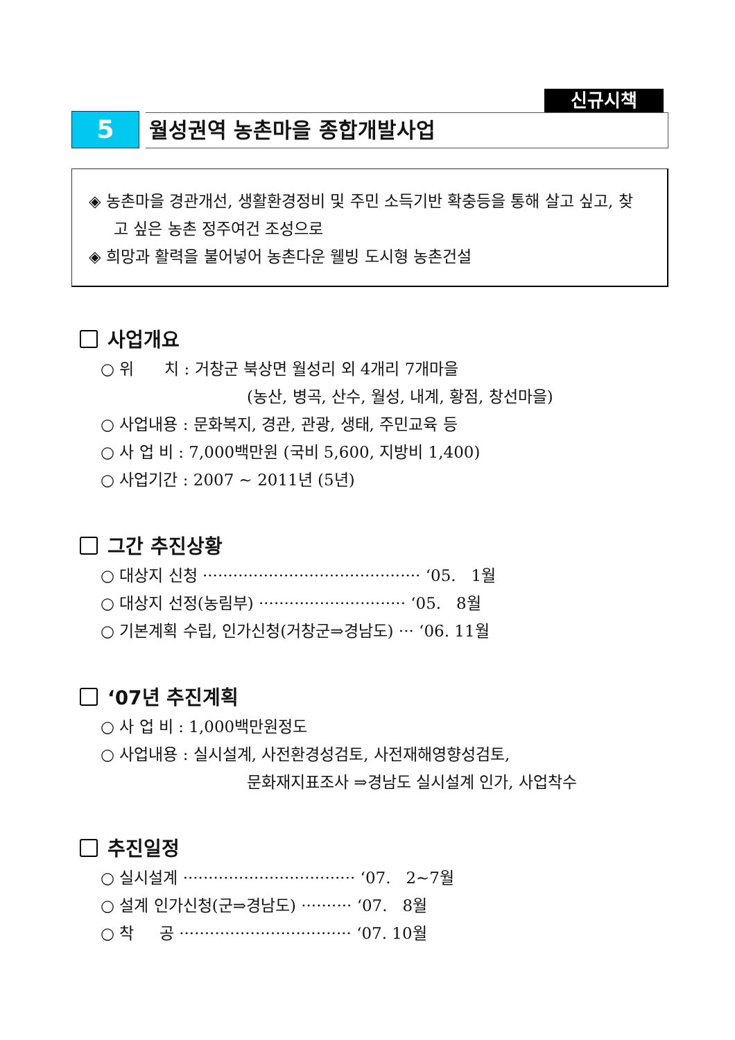신규시책
5
월성권역 농촌마을 종합개발사업
◈ 농촌마을 경관개선, 생활환경정비 및 주민 소득기반 확충등을 통해 살고 싶고, 찾고 싶은 농촌 정주여건 조성으로
◈ 희망과 활력을 불어넣어 농촌다운 웰빙 도시형 농촌건설
사업개요
○ 위 치 : 거창군 북상면 월성리 외 4개리 7개마을
(농산, 병곡, 산수, 월성, 내계, 황점, 창선마을)
○ 사업내용 : 문화복지, 경관, 관광, 생태, 주민교육 등
○ 사 업 비 : 7,000백만원 (국비 5,600, 지방비 1,400)
○ 사업기간 : 2007 ~ 2011년 (5년)
그간 추진상황
○ 대상지 신청 ··········································· ‘05. 1월
○ 대상지 선정(농림부) ····························· ‘05. 8월
○ 기본계획 수립, 인가신청(거창군⇒경남도) ··· ‘06. 11월
‘07년 추진계획
○ 사 업 비 : 1,000백만원정도
○ 사업내용 : 실시설계, 사전환경성검토, 사전재해영향성검토,
문화재지표조사 ⇒경남도 실시설계 인가, 사업착수
추진일정
○ 실시설계 ·································· ‘07. 2~7월
○ 설계 인가신청(군⇒경남도) ·········· ‘07. 8월
○ 착 공 ·································· ‘07. 10월